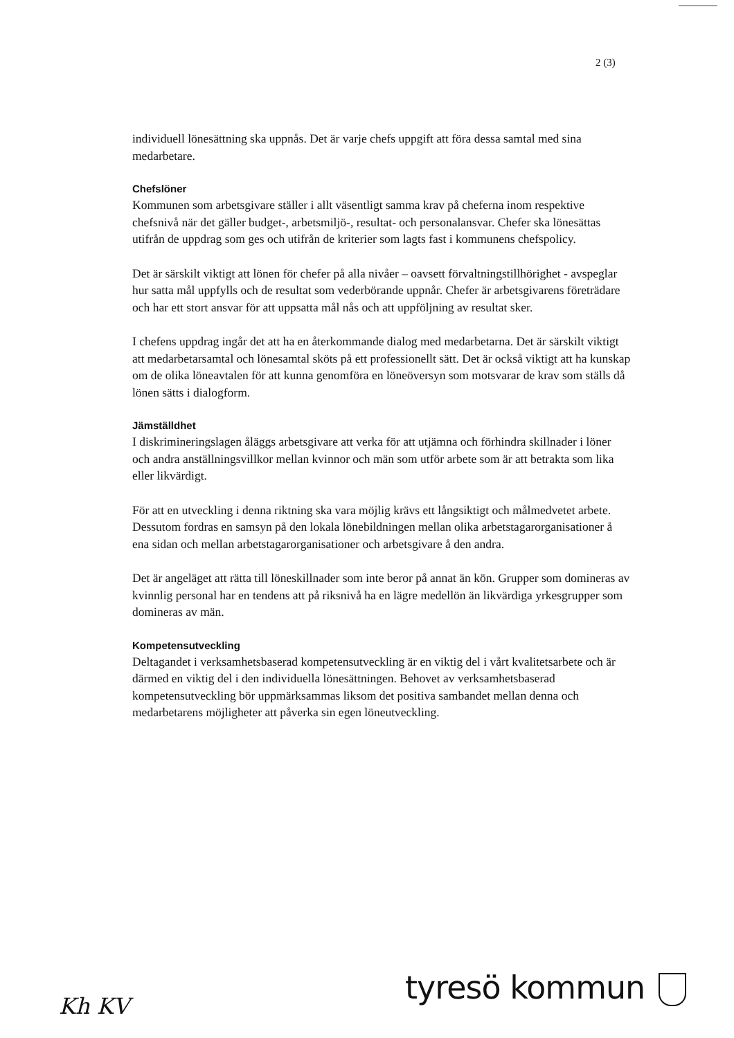2 (3)
individuell lönesättning ska uppnås. Det är varje chefs uppgift att föra dessa samtal med sina medarbetare.
Chefslöner
Kommunen som arbetsgivare ställer i allt väsentligt samma krav på cheferna inom respektive chefsnivå när det gäller budget-, arbetsmiljö-, resultat- och personalansvar. Chefer ska lönesättas utifrån de uppdrag som ges och utifrån de kriterier som lagts fast i kommunens chefspolicy.
Det är särskilt viktigt att lönen för chefer på alla nivåer – oavsett förvaltningstillhörighet - avspeglar hur satta mål uppfylls och de resultat som vederbörande uppnår. Chefer är arbetsgivarens företrädare och har ett stort ansvar för att uppsatta mål nås och att uppföljning av resultat sker.
I chefens uppdrag ingår det att ha en återkommande dialog med medarbetarna. Det är särskilt viktigt att medarbetarsamtal och lönesamtal sköts på ett professionellt sätt. Det är också viktigt att ha kunskap om de olika löneavtalen för att kunna genomföra en löneöversyn som motsvarar de krav som ställs då lönen sätts i dialogform.
Jämställdhet
I diskrimineringslagen åläggs arbetsgivare att verka för att utjämna och förhindra skillnader i löner och andra anställningsvillkor mellan kvinnor och män som utför arbete som är att betrakta som lika eller likvärdigt.
För att en utveckling i denna riktning ska vara möjlig krävs ett långsiktigt och målmedvetet arbete. Dessutom fordras en samsyn på den lokala lönebildningen mellan olika arbetstagarorganisationer å ena sidan och mellan arbetstagarorganisationer och arbetsgivare å den andra.
Det är angeläget att rätta till löneskillnader som inte beror på annat än kön. Grupper som domineras av kvinnlig personal har en tendens att på riksnivå ha en lägre medellön än likvärdiga yrkesgrupper som domineras av män.
Kompetensutveckling
Deltagandet i verksamhetsbaserad kompetensutveckling är en viktig del i vårt kvalitetsarbete och är därmed en viktig del i den individuella lönesättningen. Behovet av verksamhetsbaserad kompetensutveckling bör uppmärksammas liksom det positiva sambandet mellan denna och medarbetarens möjligheter att påverka sin egen löneutveckling.
Kh KV tyresö kommun